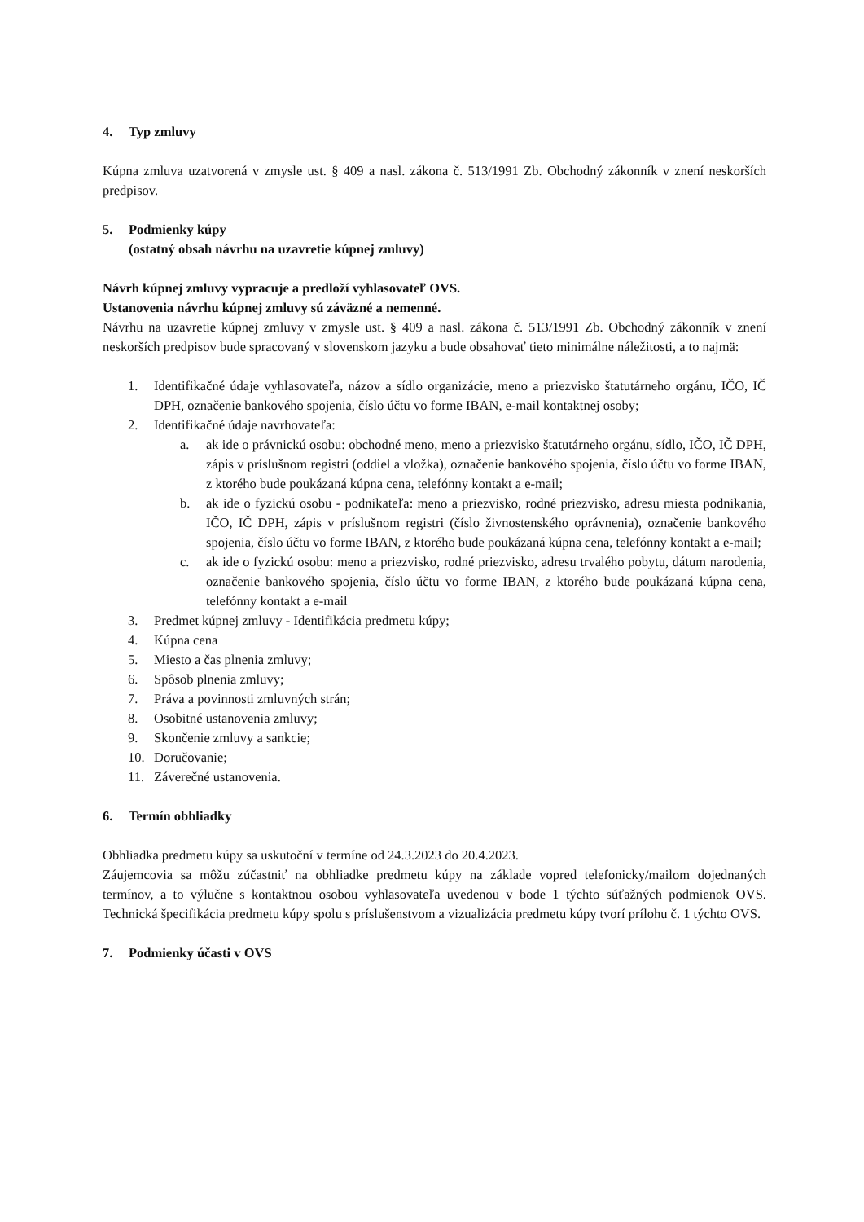4. Typ zmluvy
Kúpna zmluva uzatvorená v zmysle ust. § 409 a nasl. zákona č. 513/1991 Zb. Obchodný zákonník v znení neskorších predpisov.
5. Podmienky kúpy
(ostatný obsah návrhu na uzavretie kúpnej zmluvy)
Návrh kúpnej zmluvy vypracuje a predloží vyhlasovateľ OVS.
Ustanovenia návrhu kúpnej zmluvy sú záväzné a nemenné.
Návrhu na uzavretie kúpnej zmluvy v zmysle ust. § 409 a nasl. zákona č. 513/1991 Zb. Obchodný zákonník v znení neskorších predpisov bude spracovaný v slovenskom jazyku a bude obsahovať tieto minimálne náležitosti, a to najmä:
1. Identifikačné údaje vyhlasovateľa, názov a sídlo organizácie, meno a priezvisko štatutárneho orgánu, IČO, IČ DPH, označenie bankového spojenia, číslo účtu vo forme IBAN, e-mail kontaktnej osoby;
2. Identifikačné údaje navrhovateľa:
a. ak ide o právnickú osobu: obchodné meno, meno a priezvisko štatutárneho orgánu, sídlo, IČO, IČ DPH, zápis v príslušnom registri (oddiel a vložka), označenie bankového spojenia, číslo účtu vo forme IBAN, z ktorého bude poukázaná kúpna cena, telefónny kontakt a e-mail;
b. ak ide o fyzickú osobu - podnikateľa: meno a priezvisko, rodné priezvisko, adresu miesta podnikania, IČO, IČ DPH, zápis v príslušnom registri (číslo živnostenského oprávnenia), označenie bankového spojenia, číslo účtu vo forme IBAN, z ktorého bude poukázaná kúpna cena, telefónny kontakt a e-mail;
c. ak ide o fyzickú osobu: meno a priezvisko, rodné priezvisko, adresu trvalého pobytu, dátum narodenia, označenie bankového spojenia, číslo účtu vo forme IBAN, z ktorého bude poukázaná kúpna cena, telefónny kontakt a e-mail
3. Predmet kúpnej zmluvy - Identifikácia predmetu kúpy;
4. Kúpna cena
5. Miesto a čas plnenia zmluvy;
6. Spôsob plnenia zmluvy;
7. Práva a povinnosti zmluvných strán;
8. Osobitné ustanovenia zmluvy;
9. Skončenie zmluvy a sankcie;
10. Doručovanie;
11. Záverečné ustanovenia.
6. Termín obhliadky
Obhliadka predmetu kúpy sa uskutoční v termíne od 24.3.2023 do 20.4.2023.
Záujemcovia sa môžu zúčastniť na obhliadke predmetu kúpy na základe vopred telefonicky/mailom dojednaných termínov, a to výlučne s kontaktnou osobou vyhlasovateľa uvedenou v bode 1 týchto súťažných podmienok OVS. Technická špecifikácia predmetu kúpy spolu s príslušenstvom a vizualizácia predmetu kúpy tvorí prílohu č. 1 týchto OVS.
7. Podmienky účasti v OVS